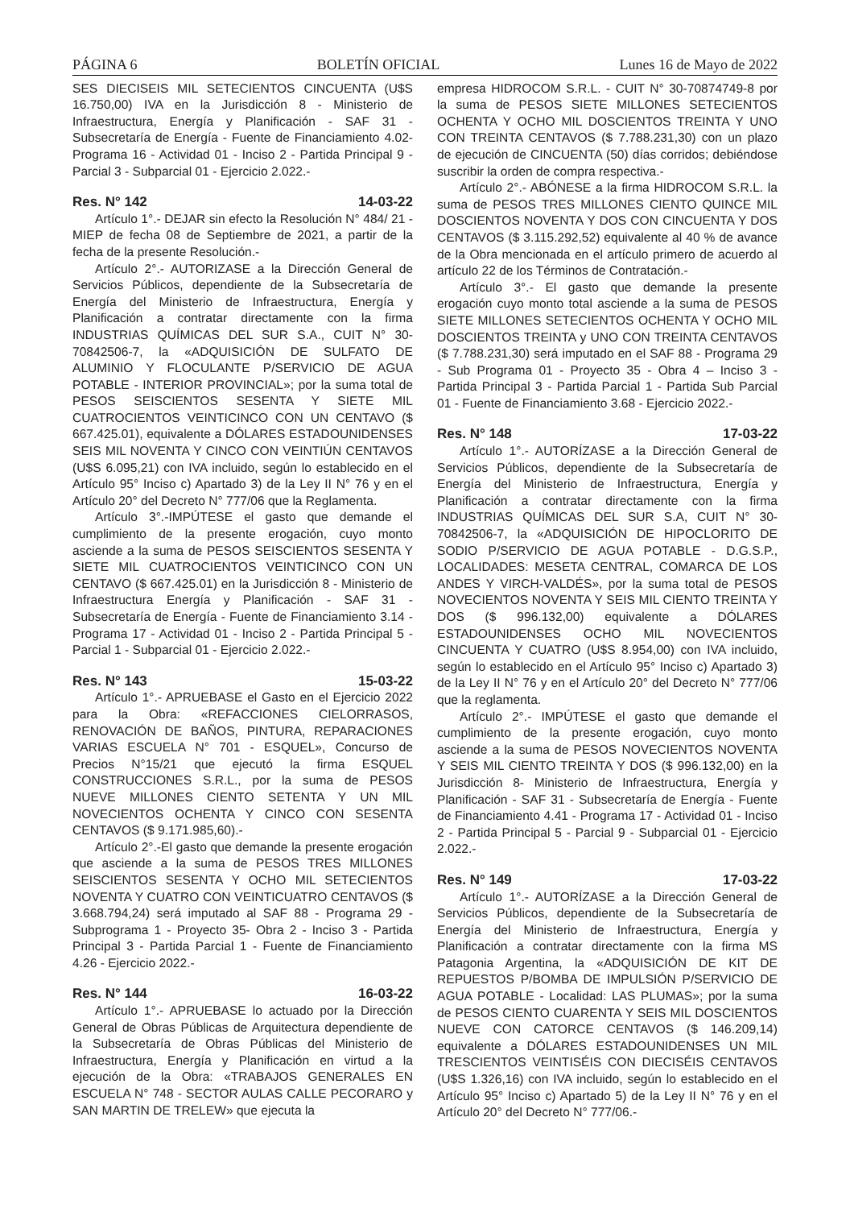PÁGINA 6 BOLETÍN OFICIAL Lunes 16 de Mayo de 2022
SES DIECISEIS MIL SETECIENTOS CINCUENTA (U$S 16.750,00) IVA en la Jurisdicción 8 - Ministerio de Infraestructura, Energía y Planificación - SAF 31 - Subsecretaría de Energía - Fuente de Financiamiento 4.02- Programa 16 - Actividad 01 - Inciso 2 - Partida Principal 9 - Parcial 3 - Subparcial 01 - Ejercicio 2.022.-
Res. N° 142 14-03-22
Artículo 1°.- DEJAR sin efecto la Resolución N° 484/ 21 - MIEP de fecha 08 de Septiembre de 2021, a partir de la fecha de la presente Resolución.-
Artículo 2°.- AUTORIZASE a la Dirección General de Servicios Públicos, dependiente de la Subsecretaría de Energía del Ministerio de Infraestructura, Energía y Planificación a contratar directamente con la firma INDUSTRIAS QUÍMICAS DEL SUR S.A., CUIT N° 30-70842506-7, la «ADQUISICIÓN DE SULFATO DE ALUMINIO Y FLOCULANTE P/SERVICIO DE AGUA POTABLE - INTERIOR PROVINCIAL»; por la suma total de PESOS SEISCIENTOS SESENTA Y SIETE MIL CUATROCIENTOS VEINTICINCO CON UN CENTAVO ($ 667.425.01), equivalente a DÓLARES ESTADOUNIDENSES SEIS MIL NOVENTA Y CINCO CON VEINTIÚN CENTAVOS (U$S 6.095,21) con IVA incluido, según lo establecido en el Artículo 95° Inciso c) Apartado 3) de la Ley II N° 76 y en el Artículo 20° del Decreto N° 777/06 que la Reglamenta.
Artículo 3°.-IMPÚTESE el gasto que demande el cumplimiento de la presente erogación, cuyo monto asciende a la suma de PESOS SEISCIENTOS SESENTA Y SIETE MIL CUATROCIENTOS VEINTICINCO CON UN CENTAVO ($ 667.425.01) en la Jurisdicción 8 - Ministerio de Infraestructura Energía y Planificación - SAF 31 - Subsecretaría de Energía - Fuente de Financiamiento 3.14 - Programa 17 - Actividad 01 - Inciso 2 - Partida Principal 5 - Parcial 1 - Subparcial 01 - Ejercicio 2.022.-
Res. N° 143 15-03-22
Artículo 1°.- APRUEBASE el Gasto en el Ejercicio 2022 para la Obra: «REFACCIONES CIELORRASOS, RENOVACIÓN DE BAÑOS, PINTURA, REPARACIONES VARIAS ESCUELA N° 701 - ESQUEL», Concurso de Precios N°15/21 que ejecutó la firma ESQUEL CONSTRUCCIONES S.R.L., por la suma de PESOS NUEVE MILLONES CIENTO SETENTA Y UN MIL NOVECIENTOS OCHENTA Y CINCO CON SESENTA CENTAVOS ($ 9.171.985,60).-
Artículo 2°.-El gasto que demande la presente erogación que asciende a la suma de PESOS TRES MILLONES SEISCIENTOS SESENTA Y OCHO MIL SETECIENTOS NOVENTA Y CUATRO CON VEINTICUATRO CENTAVOS ($ 3.668.794,24) será imputado al SAF 88 - Programa 29 - Subprograma 1 - Proyecto 35- Obra 2 - Inciso 3 - Partida Principal 3 - Partida Parcial 1 - Fuente de Financiamiento 4.26 - Ejercicio 2022.-
Res. N° 144 16-03-22
Artículo 1°.- APRUEBASE lo actuado por la Dirección General de Obras Públicas de Arquitectura dependiente de la Subsecretaría de Obras Públicas del Ministerio de Infraestructura, Energía y Planificación en virtud a la ejecución de la Obra: «TRABAJOS GENERALES EN ESCUELA N° 748 - SECTOR AULAS CALLE PECORARO y SAN MARTIN DE TRELEW» que ejecuta la
empresa HIDROCOM S.R.L. - CUIT N° 30-70874749-8 por la suma de PESOS SIETE MILLONES SETECIENTOS OCHENTA Y OCHO MIL DOSCIENTOS TREINTA Y UNO CON TREINTA CENTAVOS ($ 7.788.231,30) con un plazo de ejecución de CINCUENTA (50) días corridos; debiéndose suscribir la orden de compra respectiva.-
Artículo 2°.- ABÓNESE a la firma HIDROCOM S.R.L. la suma de PESOS TRES MILLONES CIENTO QUINCE MIL DOSCIENTOS NOVENTA Y DOS CON CINCUENTA Y DOS CENTAVOS ($ 3.115.292,52) equivalente al 40 % de avance de la Obra mencionada en el artículo primero de acuerdo al artículo 22 de los Términos de Contratación.-
Artículo 3°.- El gasto que demande la presente erogación cuyo monto total asciende a la suma de PESOS SIETE MILLONES SETECIENTOS OCHENTA Y OCHO MIL DOSCIENTOS TREINTA y UNO CON TREINTA CENTAVOS ($ 7.788.231,30) será imputado en el SAF 88 - Programa 29 - Sub Programa 01 - Proyecto 35 - Obra 4 – Inciso 3 - Partida Principal 3 - Partida Parcial 1 - Partida Sub Parcial 01 - Fuente de Financiamiento 3.68 - Ejercicio 2022.-
Res. N° 148 17-03-22
Artículo 1°.- AUTORÍZASE a la Dirección General de Servicios Públicos, dependiente de la Subsecretaría de Energía del Ministerio de Infraestructura, Energía y Planificación a contratar directamente con la firma INDUSTRIAS QUÍMICAS DEL SUR S.A, CUIT N° 30-70842506-7, la «ADQUISICIÓN DE HIPOCLORITO DE SODIO P/SERVICIO DE AGUA POTABLE - D.G.S.P., LOCALIDADES: MESETA CENTRAL, COMARCA DE LOS ANDES Y VIRCH-VALDÉS», por la suma total de PESOS NOVECIENTOS NOVENTA Y SEIS MIL CIENTO TREINTA Y DOS ($ 996.132,00) equivalente a DÓLARES ESTADOUNIDENSES OCHO MIL NOVECIENTOS CINCUENTA Y CUATRO (U$S 8.954,00) con IVA incluido, según lo establecido en el Artículo 95° Inciso c) Apartado 3) de la Ley II N° 76 y en el Artículo 20° del Decreto N° 777/06 que la reglamenta.
Artículo 2°.- IMPÚTESE el gasto que demande el cumplimiento de la presente erogación, cuyo monto asciende a la suma de PESOS NOVECIENTOS NOVENTA Y SEIS MIL CIENTO TREINTA Y DOS ($ 996.132,00) en la Jurisdicción 8- Ministerio de Infraestructura, Energía y Planificación - SAF 31 - Subsecretaría de Energía - Fuente de Financiamiento 4.41 - Programa 17 - Actividad 01 - Inciso 2 - Partida Principal 5 - Parcial 9 - Subparcial 01 - Ejercicio 2.022.-
Res. N° 149 17-03-22
Artículo 1°.- AUTORÍZASE a la Dirección General de Servicios Públicos, dependiente de la Subsecretaría de Energía del Ministerio de Infraestructura, Energía y Planificación a contratar directamente con la firma MS Patagonia Argentina, la «ADQUISICIÓN DE KIT DE REPUESTOS P/BOMBA DE IMPULSIÓN P/SERVICIO DE AGUA POTABLE - Localidad: LAS PLUMAS»; por la suma de PESOS CIENTO CUARENTA Y SEIS MIL DOSCIENTOS NUEVE CON CATORCE CENTAVOS ($ 146.209,14) equivalente a DÓLARES ESTADOUNIDENSES UN MIL TRESCIENTOS VEINTISÉIS CON DIECISÉIS CENTAVOS (U$S 1.326,16) con IVA incluido, según lo establecido en el Artículo 95° Inciso c) Apartado 5) de la Ley II N° 76 y en el Artículo 20° del Decreto N° 777/06.-